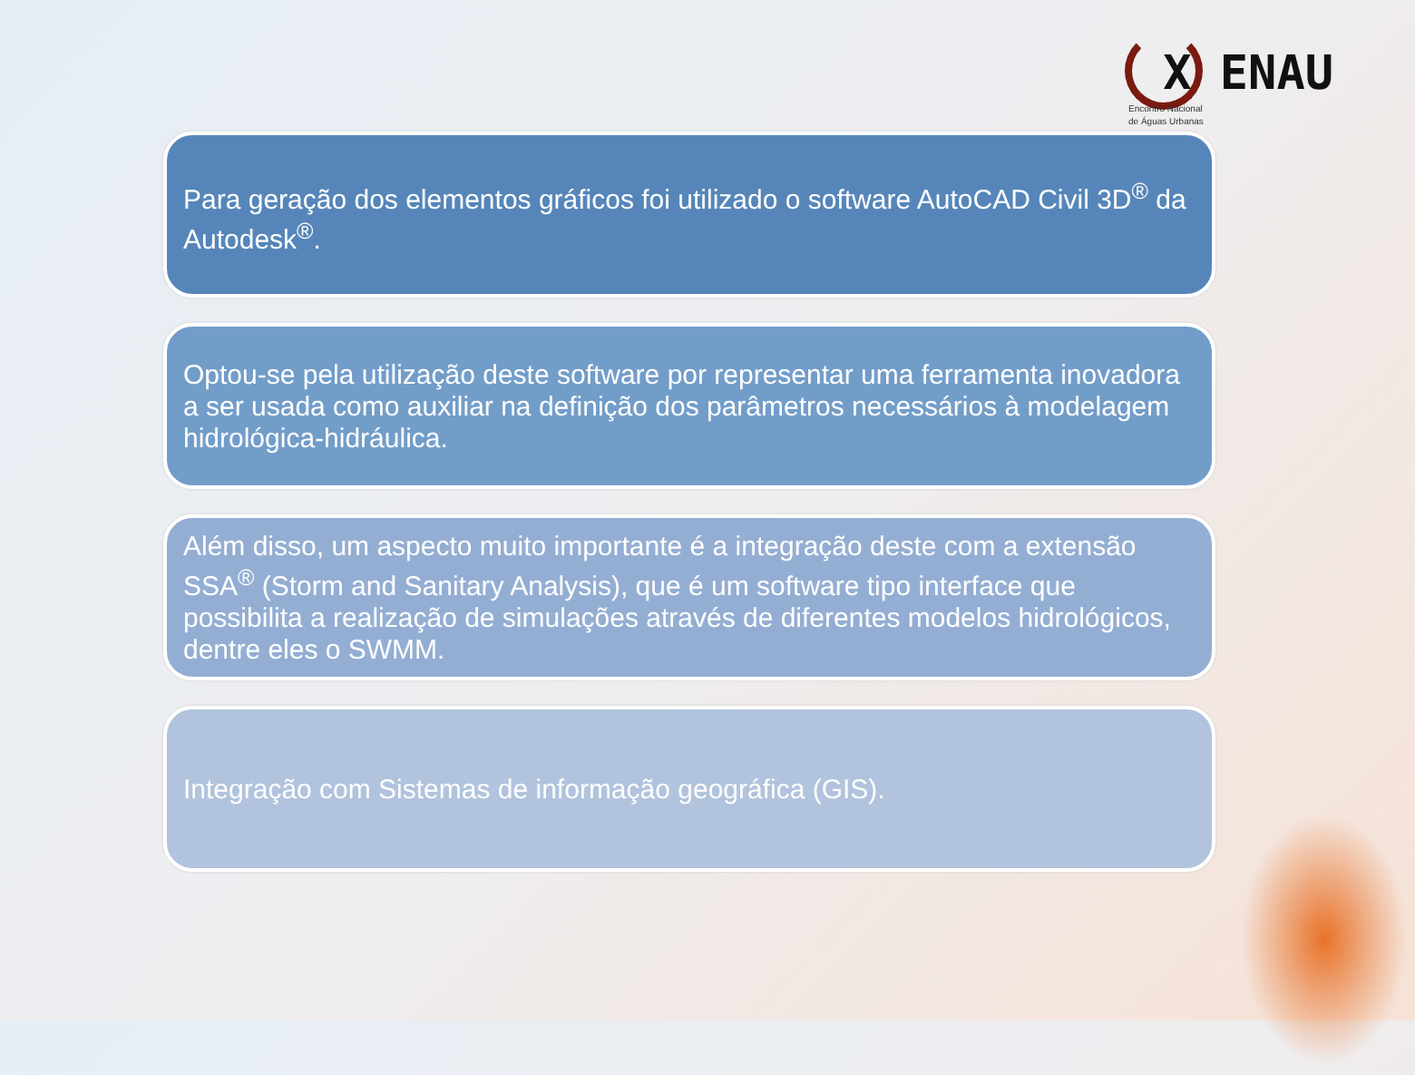X ENAU
Encontro Nacional
de Águas Urbanas
Para geração dos elementos gráficos foi utilizado o software AutoCAD Civil 3D<sup>®</sup> da Autodesk<sup>®</sup>.
Optou-se pela utilização deste software por representar uma ferramenta inovadora a ser usada como auxiliar na definição dos parâmetros necessários à modelagem hidrológica-hidráulica.
Além disso, um aspecto muito importante é a integração deste com a extensão SSA<sup>®</sup> (Storm and Sanitary Analysis), que é um software tipo interface que possibilita a realização de simulações através de diferentes modelos hidrológicos, dentre eles o SWMM.
Integração com Sistemas de informação geográfica (GIS).